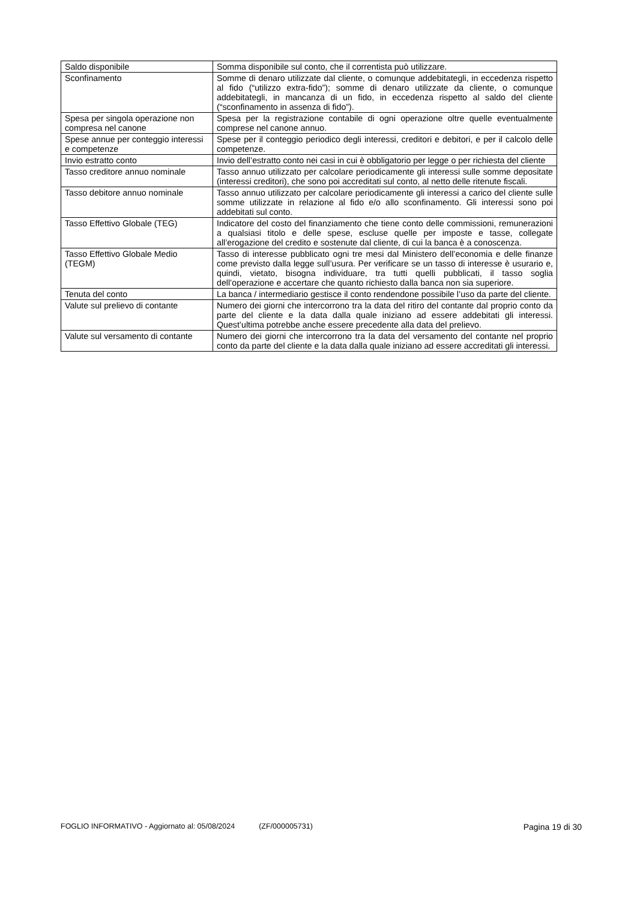| Saldo disponibile | Somma disponibile sul conto, che il correntista può utilizzare. |
| Sconfinamento | Somme di denaro utilizzate dal cliente, o comunque addebitategli, in eccedenza rispetto al fido (“utilizzo extra-fido”); somme di denaro utilizzate da cliente, o comunque addebitategli, in mancanza di un fido, in eccedenza rispetto al saldo del cliente (“sconfinamento in assenza di fido”). |
| Spesa per singola operazione non compresa nel canone | Spesa per la registrazione contabile di ogni operazione oltre quelle eventualmente comprese nel canone annuo. |
| Spese annue per conteggio interessi e competenze | Spese per il conteggio periodico degli interessi, creditori e debitori, e per il calcolo delle competenze. |
| Invio estratto conto | Invio dell’estratto conto nei casi in cui è obbligatorio per legge o per richiesta del cliente |
| Tasso creditore annuo nominale | Tasso annuo utilizzato per calcolare periodicamente gli interessi sulle somme depositate (interessi creditori), che sono poi accreditati sul conto, al netto delle ritenute fiscali. |
| Tasso debitore annuo nominale | Tasso annuo utilizzato per calcolare periodicamente gli interessi a carico del cliente sulle somme utilizzate in relazione al fido e/o allo sconfinamento. Gli interessi sono poi addebitati sul conto. |
| Tasso Effettivo Globale (TEG) | Indicatore del costo del finanziamento che tiene conto delle commissioni, remunerazioni a qualsiasi titolo e delle spese, escluse quelle per imposte e tasse, collegate all’erogazione del credito e sostenute dal cliente, di cui la banca è a conoscenza. |
| Tasso Effettivo Globale Medio (TEGM) | Tasso di interesse pubblicato ogni tre mesi dal Ministero dell’economia e delle finanze come previsto dalla legge sull’usura. Per verificare se un tasso di interesse è usurario e, quindi, vietato, bisogna individuare, tra tutti quelli pubblicati, il tasso soglia dell’operazione e accertare che quanto richiesto dalla banca non sia superiore. |
| Tenuta del conto | La banca / intermediario gestisce il conto rendendone possibile l’uso da parte del cliente. |
| Valute sul prelievo di contante | Numero dei giorni che intercorrono tra la data del ritiro del contante dal proprio conto da parte del cliente e la data dalla quale iniziano ad essere addebitati gli interessi. Quest’ultima potrebbe anche essere precedente alla data del prelievo. |
| Valute sul versamento di contante | Numero dei giorni che intercorrono tra la data del versamento del contante nel proprio conto da parte del cliente e la data dalla quale iniziano ad essere accreditati gli interessi. |
FOGLIO INFORMATIVO - Aggiornato al: 05/08/2024 (ZF/000005731) Pagina 19 di 30